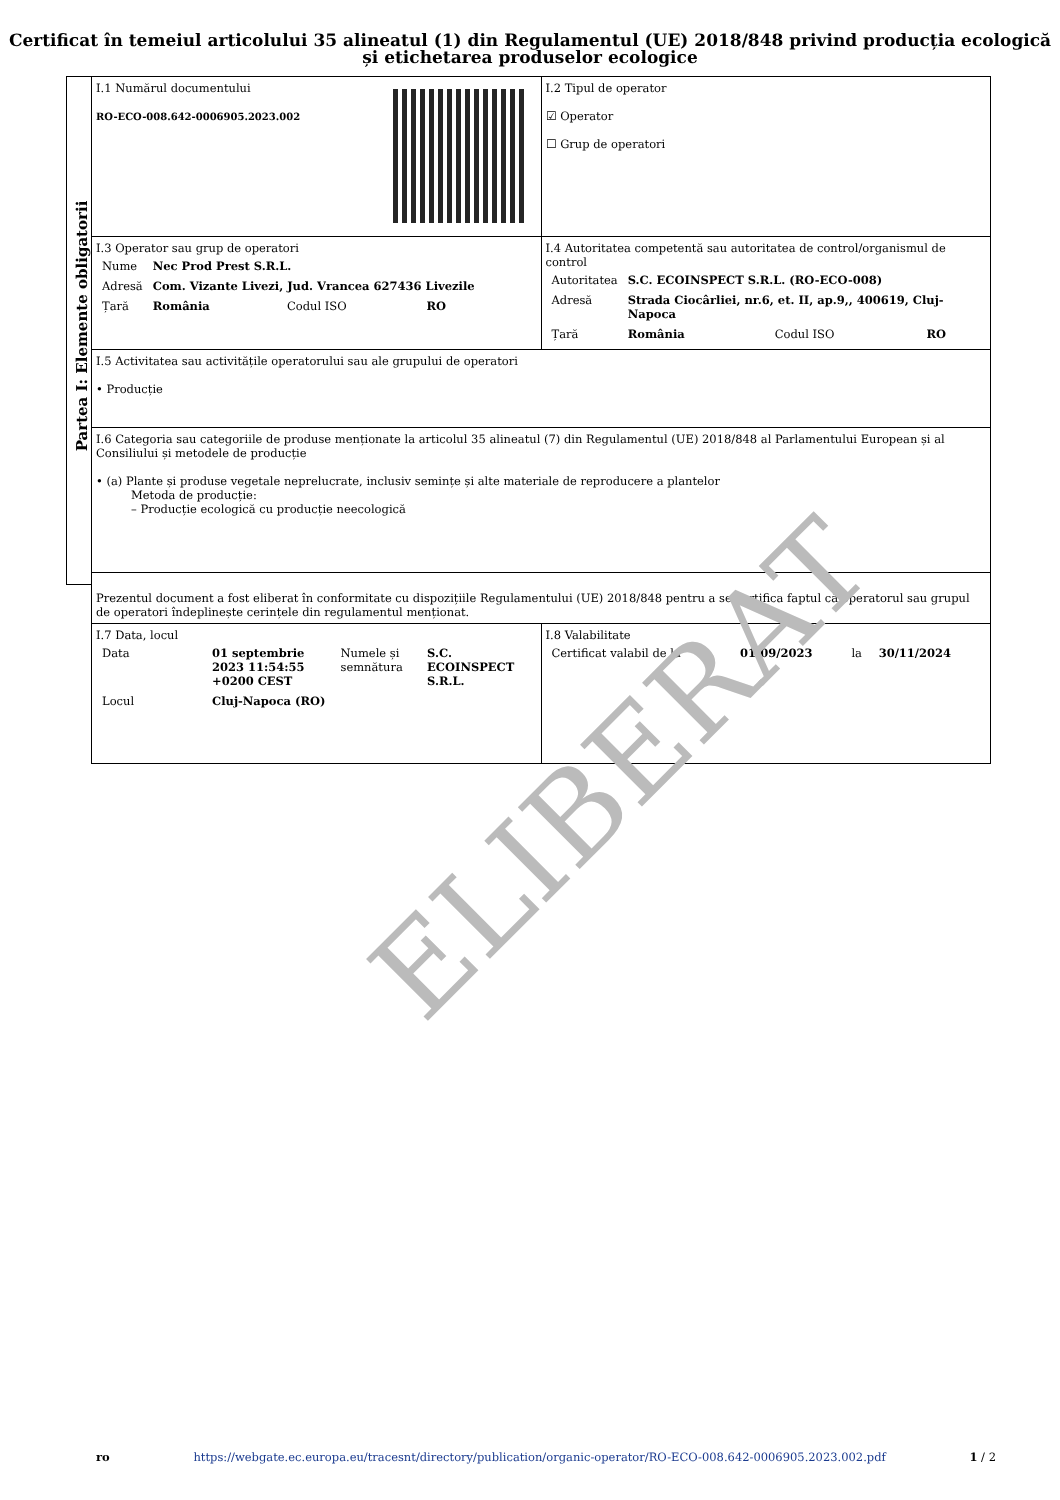Certificat în temeiul articolului 35 alineatul (1) din Regulamentul (UE) 2018/848 privind producția ecologică și etichetarea produselor ecologice
Partea I: Elemente obligatorii
| I.1 Numărul documentului RO-ECO-008.642-0006905.2023.002 | I.2 Tipul de operator ☑ Operator ☐ Grup de operatori |
| I.3 Operator sau grup de operatori / Nume / Nec Prod Prest S.R.L. / / / / Adresă / Com. Vizante Livezi, Jud. Vrancea 627436 Livezile / / / / Țară / România / Codul ISO / RO / | I.4 Autoritatea competentă sau autoritatea de control/organismul de control / Autoritatea / S.C. ECOINSPECT S.R.L. (RO-ECO-008) / / / / Adresă / Strada Ciocârliei, nr.6, et. II, ap.9,, 400619, Cluj-Napoca / / / / Țară / România / Codul ISO / RO / |
| I.5 Activitatea sau activitățile operatorului sau ale grupului de operatori • Producție | |
| I.6 Categoria sau categoriile de produse menționate la articolul 35 alineatul (7) din Regulamentul (UE) 2018/848 al Parlamentului European și al Consiliului și metodele de producție • (a) Plante și produse vegetale neprelucrate, inclusiv semințe și alte materiale de reproducere a plantelor Metoda de producție: – Producție ecologică cu producție neecologică | |
| Prezentul document a fost eliberat în conformitate cu dispozițiile Regulamentului (UE) 2018/848 pentru a se certifica faptul că operatorul sau grupul de operatori îndeplinește cerințele din regulamentul menționat. | |
| I.7 Data, locul / Data / 01 septembrie 2023 11:54:55 +0200 CEST / Numele și semnătura / S.C. ECOINSPECT S.R.L. / / Locul / Cluj-Napoca (RO) / / / | I.8 Valabilitate / Certificat valabil de la / 01/09/2023 / la / 30/11/2024 / |
ELIBERAT
ro https://webgate.ec.europa.eu/tracesnt/directory/publication/organic-operator/RO-ECO-008.642-0006905.2023.002.pdf 1 / 2